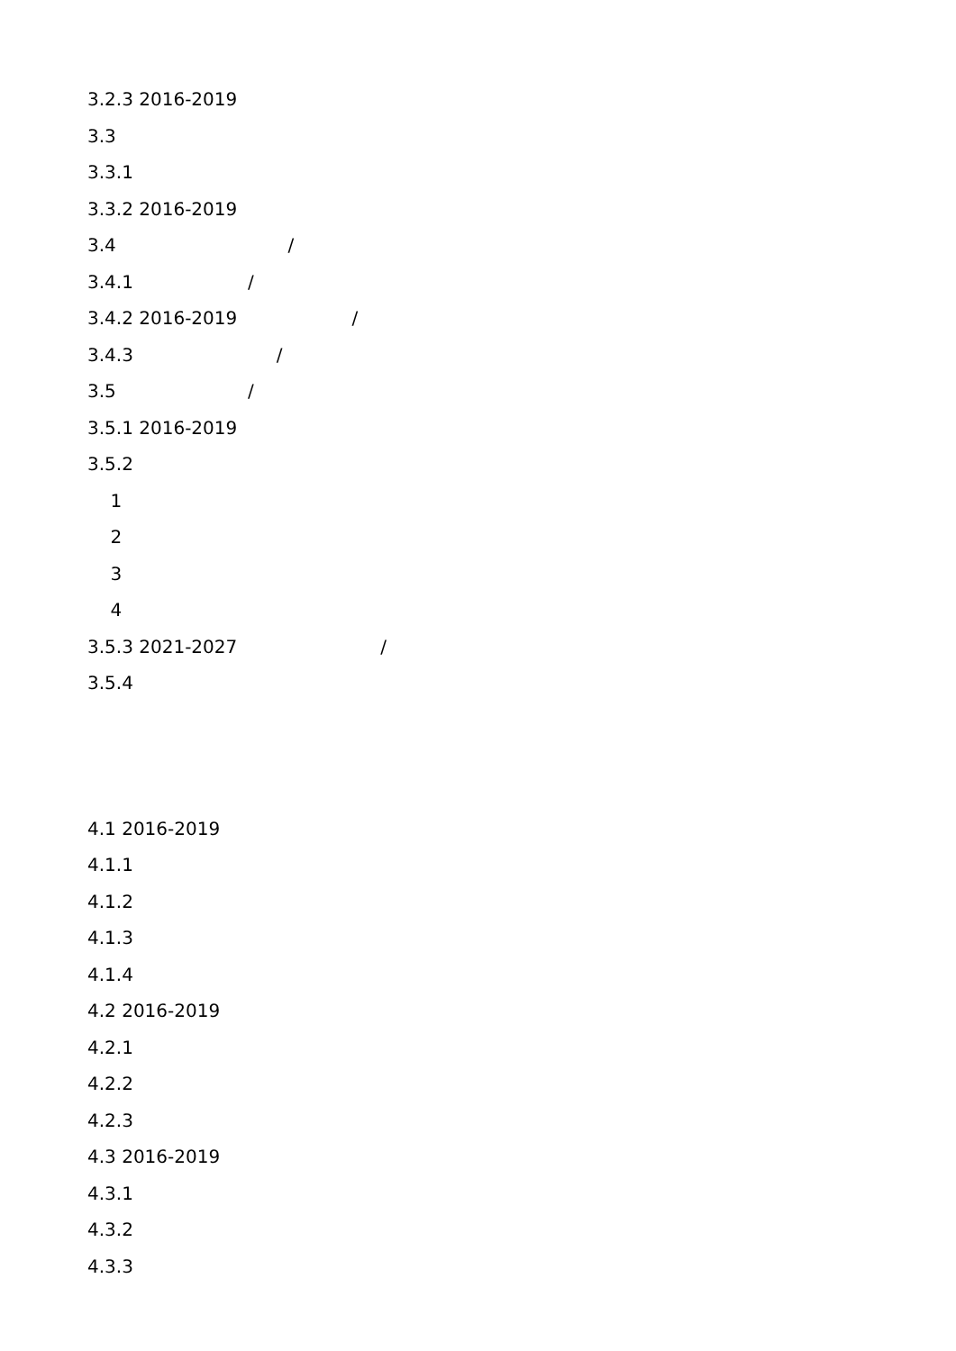3.2.3 2016-2019
3.3
3.3.1
3.3.2 2016-2019
3.4 /
3.4.1 /
3.4.2 2016-2019 /
3.4.3 /
3.5 /
3.5.1 2016-2019
3.5.2
1
2
3
4
3.5.3 2021-2027 /
3.5.4
4.1 2016-2019
4.1.1
4.1.2
4.1.3
4.1.4
4.2 2016-2019
4.2.1
4.2.2
4.2.3
4.3 2016-2019
4.3.1
4.3.2
4.3.3